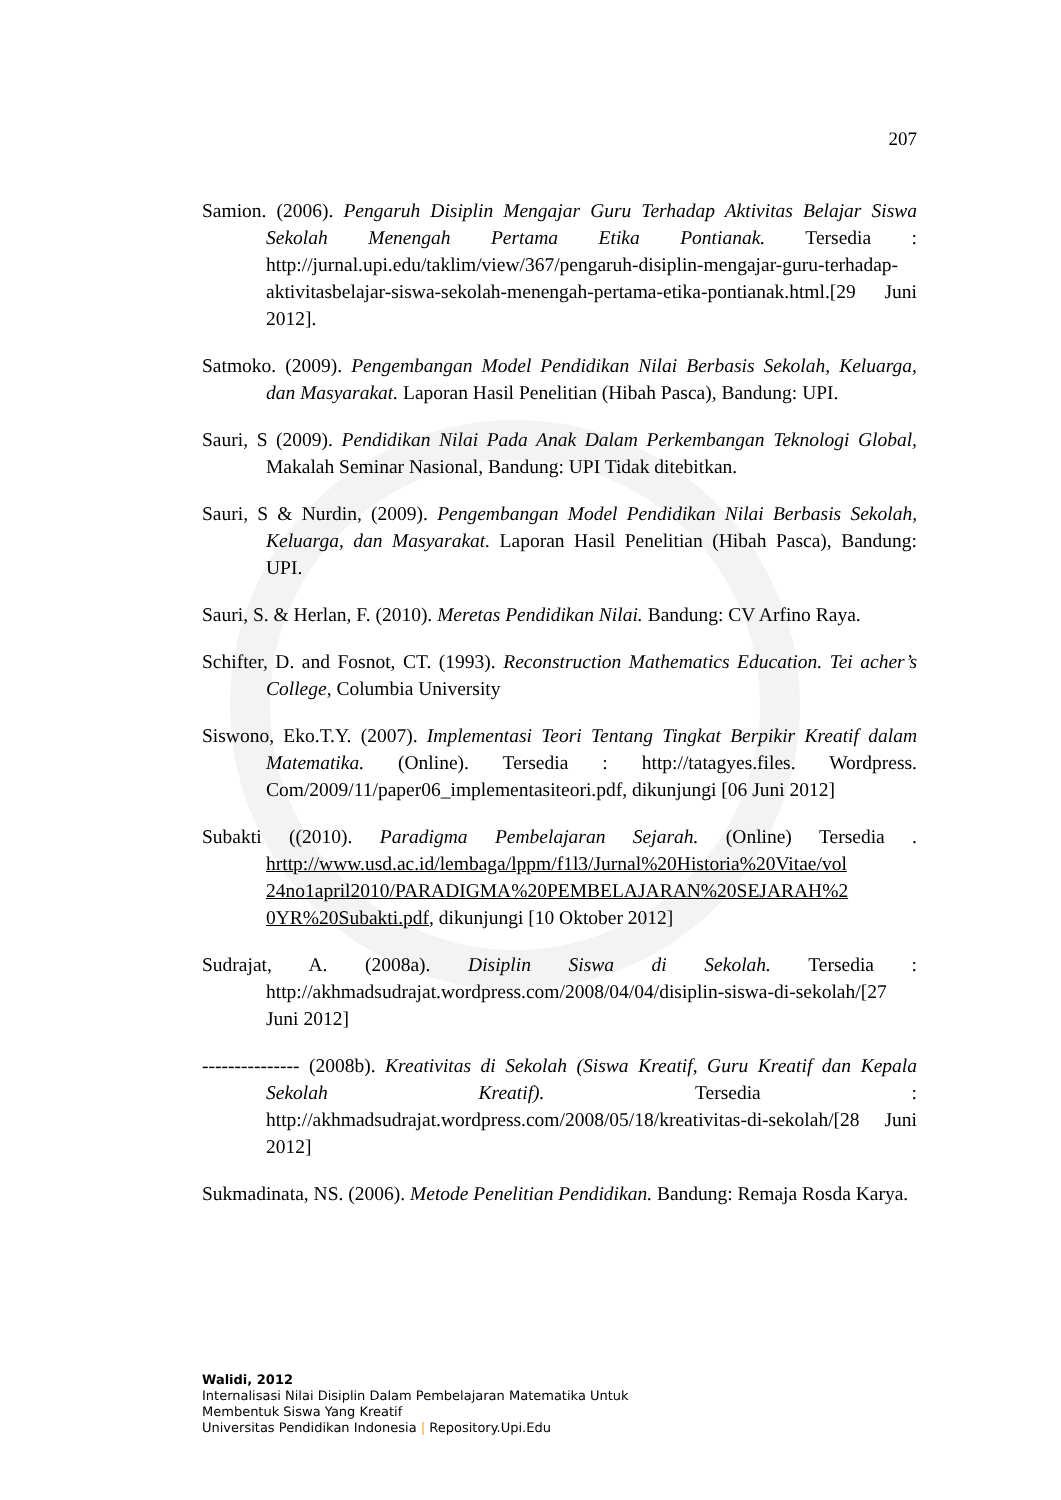207
Samion. (2006). Pengaruh Disiplin Mengajar Guru Terhadap Aktivitas Belajar Siswa Sekolah Menengah Pertama Etika Pontianak. Tersedia : http://jurnal.upi.edu/taklim/view/367/pengaruh-disiplin-mengajar-guru-terhadap-aktivitasbelajar-siswa-sekolah-menengah-pertama-etika-pontianak.html.[29 Juni 2012].
Satmoko. (2009). Pengembangan Model Pendidikan Nilai Berbasis Sekolah, Keluarga, dan Masyarakat. Laporan Hasil Penelitian (Hibah Pasca), Bandung: UPI.
Sauri, S (2009). Pendidikan Nilai Pada Anak Dalam Perkembangan Teknologi Global, Makalah Seminar Nasional, Bandung: UPI Tidak ditebitkan.
Sauri, S & Nurdin, (2009). Pengembangan Model Pendidikan Nilai Berbasis Sekolah, Keluarga, dan Masyarakat. Laporan Hasil Penelitian (Hibah Pasca), Bandung: UPI.
Sauri, S. & Herlan, F. (2010). Meretas Pendidikan Nilai. Bandung: CV Arfino Raya.
Schifter, D. and Fosnot, CT. (1993). Reconstruction Mathematics Education. Tei acher’s College, Columbia University
Siswono, Eko.T.Y. (2007). Implementasi Teori Tentang Tingkat Berpikir Kreatif dalam Matematika. (Online). Tersedia : http://tatagyes.files. Wordpress. Com/2009/11/paper06_implementasiteori.pdf, dikunjungi [06 Juni 2012]
Subakti ((2010). Paradigma Pembelajaran Sejarah. (Online) Tersedia . hrttp://www.usd.ac.id/lembaga/lppm/f1l3/Jurnal%20Historia%20Vitae/vol 24no1april2010/PARADIGMA%20PEMBELAJARAN%20SEJARAH%2 0YR%20Subakti.pdf, dikunjungi [10 Oktober 2012]
Sudrajat, A. (2008a). Disiplin Siswa di Sekolah. Tersedia : http://akhmadsudrajat.wordpress.com/2008/04/04/disiplin-siswa-di-sekolah/[27 Juni 2012]
--------------- (2008b). Kreativitas di Sekolah (Siswa Kreatif, Guru Kreatif dan Kepala Sekolah Kreatif). Tersedia : http://akhmadsudrajat.wordpress.com/2008/05/18/kreativitas-di-sekolah/[28 Juni 2012]
Sukmadinata, NS. (2006). Metode Penelitian Pendidikan. Bandung: Remaja Rosda Karya.
Walidi, 2012
Internalisasi Nilai Disiplin Dalam Pembelajaran Matematika Untuk
Membentuk Siswa Yang Kreatif
Universitas Pendidikan Indonesia | Repository.Upi.Edu